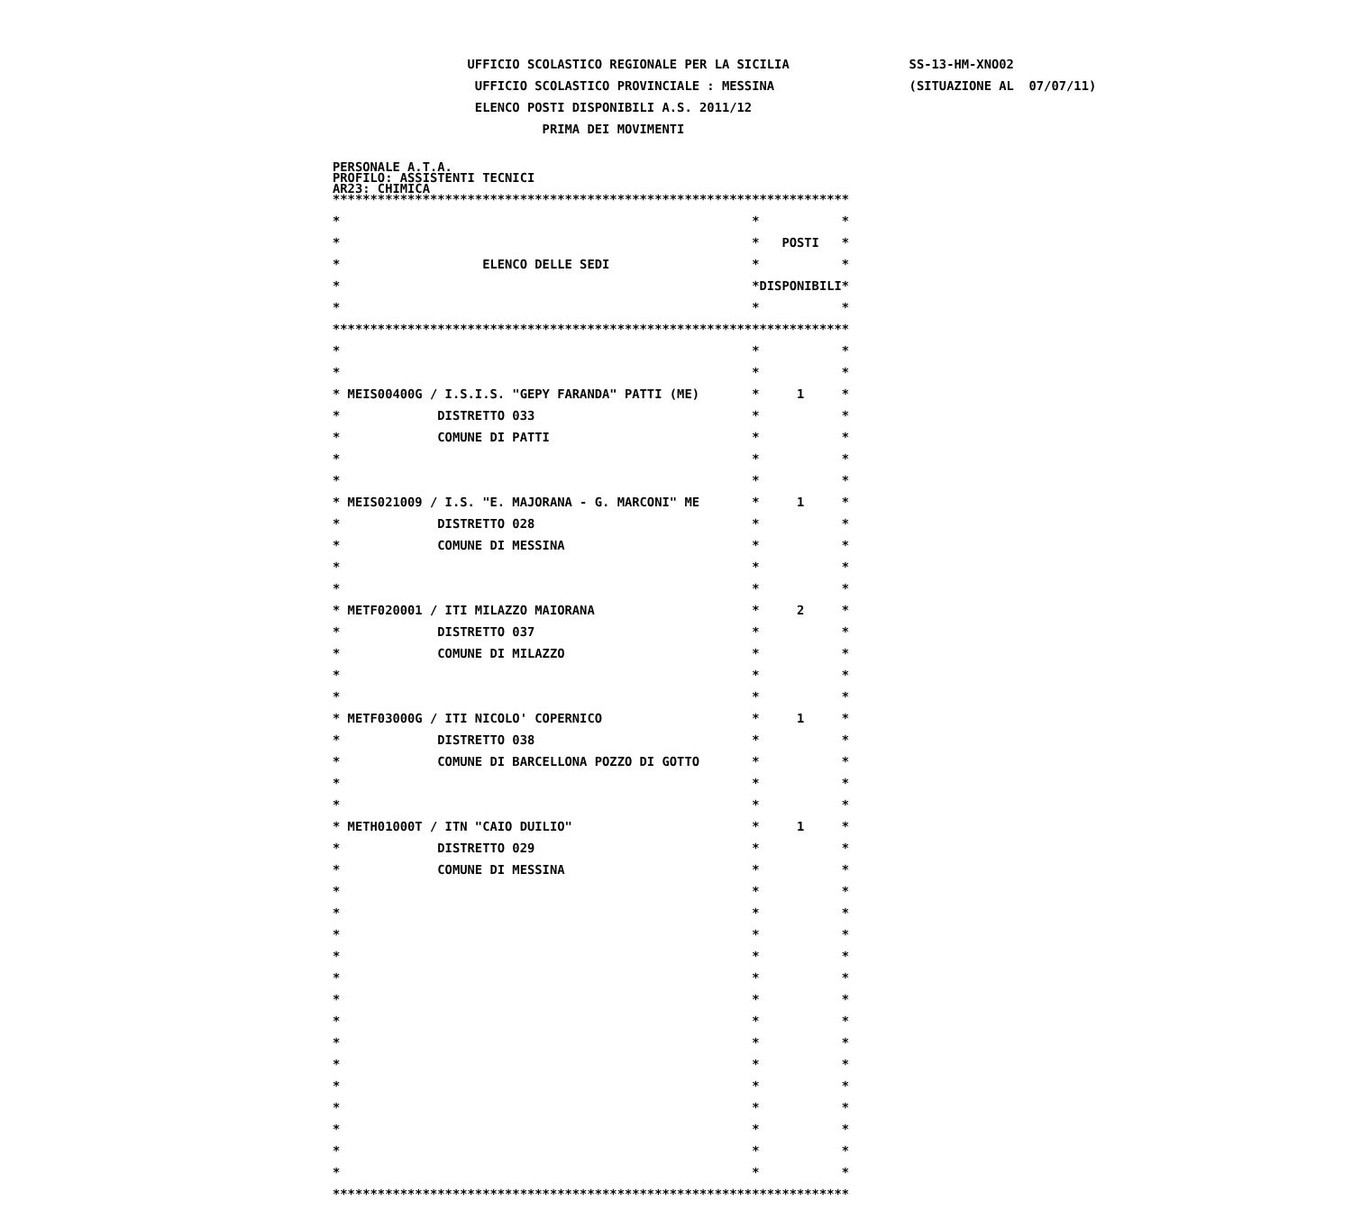UFFICIO SCOLASTICO REGIONALE PER LA SICILIA SS-13-HM-XNO02 UFFICIO SCOLASTICO PROVINCIALE : MESSINA (SITUAZIONE AL 07/07/11) ELENCO POSTI DISPONIBILI A.S. 2011/12 PRIMA DEI MOVIMENTI
PERSONALE A.T.A. PROFILO: ASSISTENTI TECNICI AR23: CHIMICA
*********************************************************************
* * *
* * POSTI *
* ELENCO DELLE SEDI * *
* *DISPONIBILI*
* * *
*********************************************************************
* * *
* * *
* MEIS00400G / I.S.I.S. "GEPY FARANDA" PATTI (ME) * 1 *
* DISTRETTO 033 * *
* COMUNE DI PATTI * *
* * *
* * *
* MEIS021009 / I.S. "E. MAJORANA - G. MARCONI" ME * 1 *
* DISTRETTO 028 * *
* COMUNE DI MESSINA * *
* * *
* * *
* METF020001 / ITI MILAZZO MAIORANA * 2 *
* DISTRETTO 037 * *
* COMUNE DI MILAZZO * *
* * *
* * *
* METF03000G / ITI NICOLO' COPERNICO * 1 *
* DISTRETTO 038 * *
* COMUNE DI BARCELLONA POZZO DI GOTTO * *
* * *
* * *
* METH01000T / ITN "CAIO DUILIO" * 1 *
* DISTRETTO 029 * *
* COMUNE DI MESSINA * *
* * *
* * *
* * *
* * *
* * *
* * *
* * *
* * *
* * *
* * *
* * *
* * *
* * *
* * *
*********************************************************************